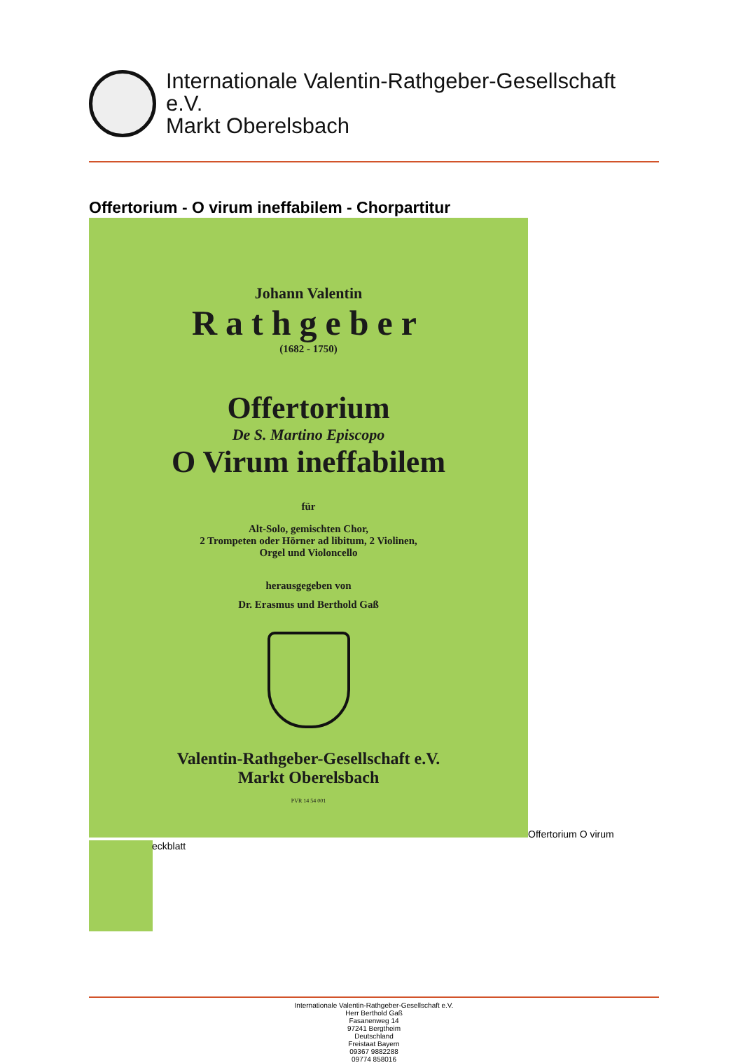Internationale Valentin-Rathgeber-Gesellschaft
e.V.
Markt Oberelsbach
Offertorium - O virum ineffabilem - Chorpartitur
Johann Valentin
Rathgeber
(1682 - 1750)
Offertorium
De S. Martino Episcopo
O Virum ineffabilem
für
Alt-Solo, gemischten Chor,
2 Trompeten oder Hörner ad libitum, 2 Violinen,
Orgel und Violoncello
herausgegeben von
Dr. Erasmus und Berthold Gaß
Valentin-Rathgeber-Gesellschaft e.V.
Markt Oberelsbach
PVR 14 54 001
Offertorium O virum
eckblatt
Internationale Valentin-Rathgeber-Gesellschaft e.V.
Herr Berthold Gaß
Fasanenweg 14
97241 Bergtheim
Deutschland
Freistaat Bayern
09367 9882288
09774 858016